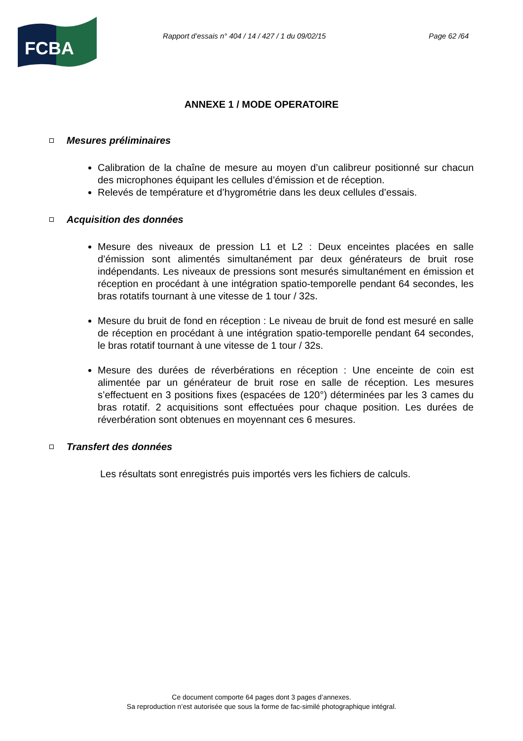FCBA
Rapport d’essais n° 404 / 14 / 427 / 1 du 09/02/15 Page 62 /64
ANNEXE 1 / MODE OPERATOIRE
Mesures préliminaires
Calibration de la chaîne de mesure au moyen d’un calibreur positionné sur chacun des microphones équipant les cellules d’émission et de réception.
Relevés de température et d’hygrométrie dans les deux cellules d’essais.
Acquisition des données
Mesure des niveaux de pression L1 et L2 : Deux enceintes placées en salle d’émission sont alimentés simultanément par deux générateurs de bruit rose indépendants. Les niveaux de pressions sont mesurés simultanément en émission et réception en procédant à une intégration spatio-temporelle pendant 64 secondes, les bras rotatifs tournant à une vitesse de 1 tour / 32s.
Mesure du bruit de fond en réception : Le niveau de bruit de fond est mesuré en salle de réception en procédant à une intégration spatio-temporelle pendant 64 secondes, le bras rotatif tournant à une vitesse de 1 tour / 32s.
Mesure des durées de réverbérations en réception : Une enceinte de coin est alimentée par un générateur de bruit rose en salle de réception. Les mesures s’effectuent en 3 positions fixes (espacées de 120°) déterminées par les 3 cames du bras rotatif. 2 acquisitions sont effectuées pour chaque position. Les durées de réverbération sont obtenues en moyennant ces 6 mesures.
Transfert des données
Les résultats sont enregistrés puis importés vers les fichiers de calculs.
Ce document comporte 64 pages dont 3 pages d’annexes.
Sa reproduction n’est autorisée que sous la forme de fac-similé photographique intégral.